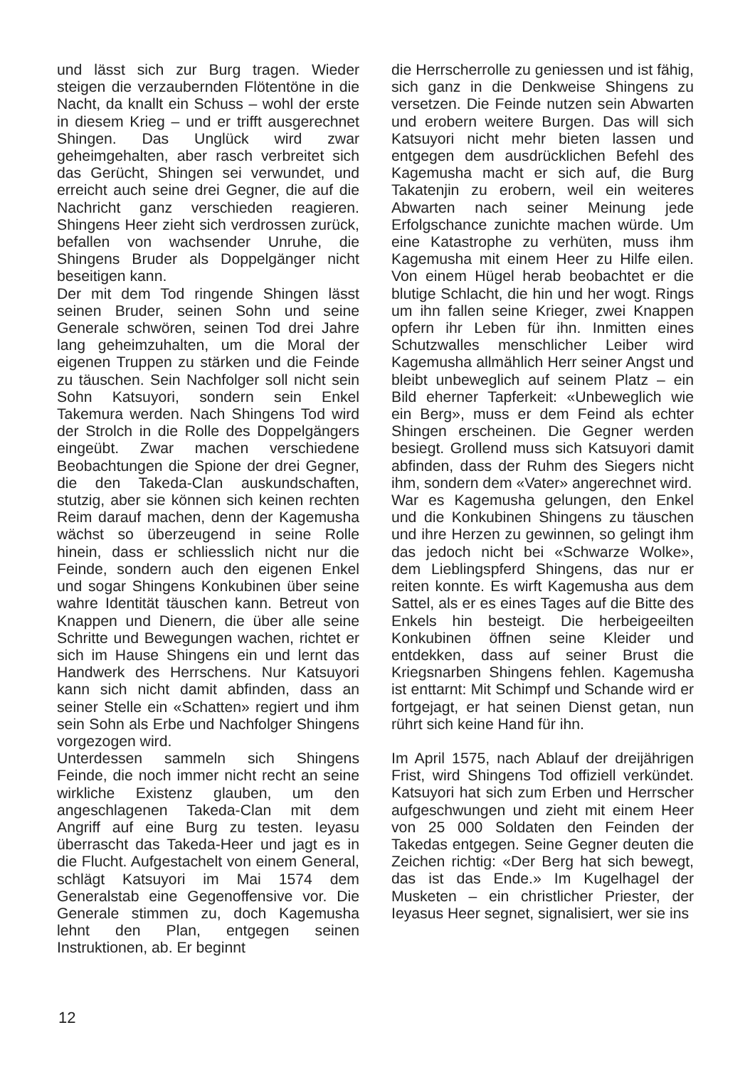und lässt sich zur Burg tragen. Wieder steigen die verzaubernden Flötentöne in die Nacht, da knallt ein Schuss – wohl der erste in diesem Krieg – und er trifft ausgerechnet Shingen. Das Unglück wird zwar geheimgehalten, aber rasch verbreitet sich das Gerücht, Shingen sei verwundet, und erreicht auch seine drei Gegner, die auf die Nachricht ganz verschieden reagieren. Shingens Heer zieht sich verdrossen zurück, befallen von wachsender Unruhe, die Shingens Bruder als Doppelgänger nicht beseitigen kann.
Der mit dem Tod ringende Shingen lässt seinen Bruder, seinen Sohn und seine Generale schwören, seinen Tod drei Jahre lang geheimzuhalten, um die Moral der eigenen Truppen zu stärken und die Feinde zu täuschen. Sein Nachfolger soll nicht sein Sohn Katsuyori, sondern sein Enkel Takemura werden. Nach Shingens Tod wird der Strolch in die Rolle des Doppelgängers eingeübt. Zwar machen verschiedene Beobachtungen die Spione der drei Gegner, die den Takeda-Clan auskundschaften, stutzig, aber sie können sich keinen rechten Reim darauf machen, denn der Kagemusha wächst so überzeugend in seine Rolle hinein, dass er schliesslich nicht nur die Feinde, sondern auch den eigenen Enkel und sogar Shingens Konkubinen über seine wahre Identität täuschen kann. Betreut von Knappen und Dienern, die über alle seine Schritte und Bewegungen wachen, richtet er sich im Hause Shingens ein und lernt das Handwerk des Herrschens. Nur Katsuyori kann sich nicht damit abfinden, dass an seiner Stelle ein «Schatten» regiert und ihm sein Sohn als Erbe und Nachfolger Shingens vorgezogen wird.
Unterdessen sammeln sich Shingens Feinde, die noch immer nicht recht an seine wirkliche Existenz glauben, um den angeschlagenen Takeda-Clan mit dem Angriff auf eine Burg zu testen. Ieyasu überrascht das Takeda-Heer und jagt es in die Flucht. Aufgestachelt von einem General, schlägt Katsuyori im Mai 1574 dem Generalstab eine Gegenoffensive vor. Die Generale stimmen zu, doch Kagemusha lehnt den Plan, entgegen seinen Instruktionen, ab. Er beginnt
die Herrscherrolle zu geniessen und ist fähig, sich ganz in die Denkweise Shingens zu versetzen. Die Feinde nutzen sein Abwarten und erobern weitere Burgen. Das will sich Katsuyori nicht mehr bieten lassen und entgegen dem ausdrücklichen Befehl des Kagemusha macht er sich auf, die Burg Takatenjin zu erobern, weil ein weiteres Abwarten nach seiner Meinung jede Erfolgschance zunichte machen würde. Um eine Katastrophe zu verhüten, muss ihm Kagemusha mit einem Heer zu Hilfe eilen. Von einem Hügel herab beobachtet er die blutige Schlacht, die hin und her wogt. Rings um ihn fallen seine Krieger, zwei Knappen opfern ihr Leben für ihn. Inmitten eines Schutzwalles menschlicher Leiber wird Kagemusha allmählich Herr seiner Angst und bleibt unbeweglich auf seinem Platz – ein Bild eherner Tapferkeit: «Unbeweglich wie ein Berg», muss er dem Feind als echter Shingen erscheinen. Die Gegner werden besiegt. Grollend muss sich Katsuyori damit abfinden, dass der Ruhm des Siegers nicht ihm, sondern dem «Vater» angerechnet wird.
War es Kagemusha gelungen, den Enkel und die Konkubinen Shingens zu täuschen und ihre Herzen zu gewinnen, so gelingt ihm das jedoch nicht bei «Schwarze Wolke», dem Lieblingspferd Shingens, das nur er reiten konnte. Es wirft Kagemusha aus dem Sattel, als er es eines Tages auf die Bitte des Enkels hin besteigt. Die herbeigeeilten Konkubinen öffnen seine Kleider und entdekken, dass auf seiner Brust die Kriegsnarben Shingens fehlen. Kagemusha ist enttarnt: Mit Schimpf und Schande wird er fortgejagt, er hat seinen Dienst getan, nun rührt sich keine Hand für ihn.
Im April 1575, nach Ablauf der dreijährigen Frist, wird Shingens Tod offiziell verkündet. Katsuyori hat sich zum Erben und Herrscher aufgeschwungen und zieht mit einem Heer von 25 000 Soldaten den Feinden der Takedas entgegen. Seine Gegner deuten die Zeichen richtig: «Der Berg hat sich bewegt, das ist das Ende.» Im Kugelhagel der Musketen – ein christlicher Priester, der Ieyasus Heer segnet, signalisiert, wer sie ins
12